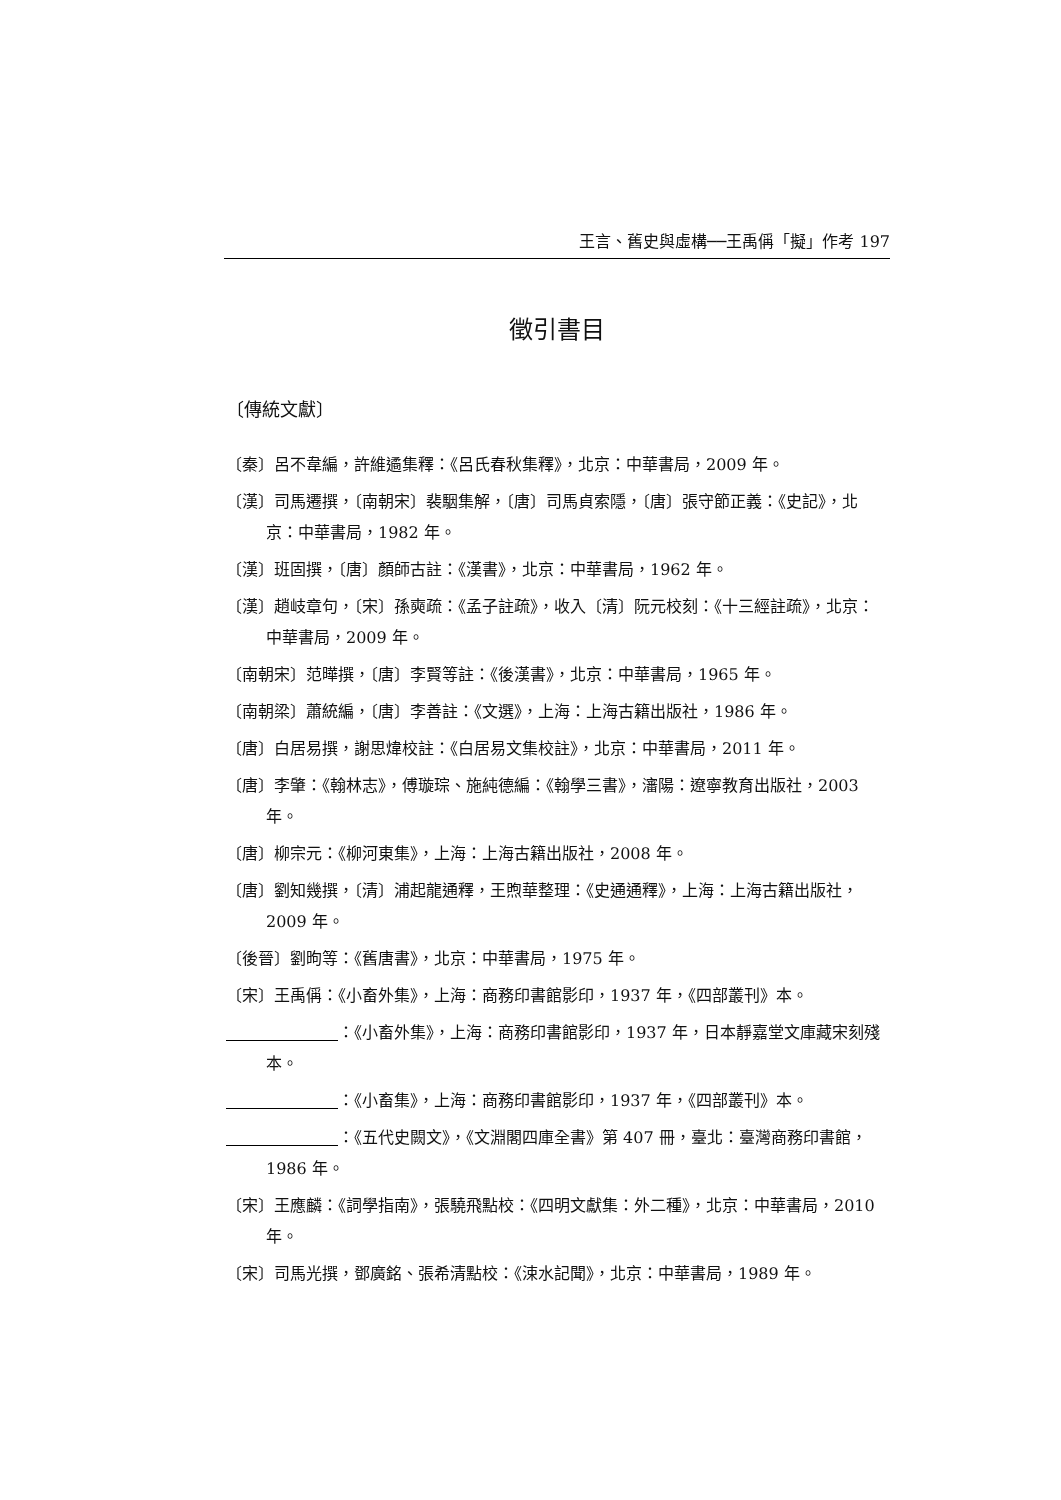王言、舊史與虛構──王禹偁「擬」作考 197
徵引書目
〔傳統文獻〕
〔秦〕呂不韋編，許維遹集釋：《呂氏春秋集釋》，北京：中華書局，2009 年。
〔漢〕司馬遷撰，〔南朝宋〕裴駰集解，〔唐〕司馬貞索隱，〔唐〕張守節正義：《史記》，北京：中華書局，1982 年。
〔漢〕班固撰，〔唐〕顏師古註：《漢書》，北京：中華書局，1962 年。
〔漢〕趙岐章句，〔宋〕孫奭疏：《孟子註疏》，收入〔清〕阮元校刻：《十三經註疏》，北京：中華書局，2009 年。
〔南朝宋〕范曄撰，〔唐〕李賢等註：《後漢書》，北京：中華書局，1965 年。
〔南朝梁〕蕭統編，〔唐〕李善註：《文選》，上海：上海古籍出版社，1986 年。
〔唐〕白居易撰，謝思煒校註：《白居易文集校註》，北京：中華書局，2011 年。
〔唐〕李肇：《翰林志》，傅璇琮、施純德編：《翰學三書》，瀋陽：遼寧教育出版社，2003 年。
〔唐〕柳宗元：《柳河東集》，上海：上海古籍出版社，2008 年。
〔唐〕劉知幾撰，〔清〕浦起龍通釋，王煦華整理：《史通通釋》，上海：上海古籍出版社，2009 年。
〔後晉〕劉昫等：《舊唐書》，北京：中華書局，1975 年。
〔宋〕王禹偁：《小畜外集》，上海：商務印書館影印，1937 年，《四部叢刊》本。
：《小畜外集》，上海：商務印書館影印，1937 年，日本靜嘉堂文庫藏宋刻殘本。
：《小畜集》，上海：商務印書館影印，1937 年，《四部叢刊》本。
：《五代史闕文》，《文淵閣四庫全書》第 407 冊，臺北：臺灣商務印書館，1986 年。
〔宋〕王應麟：《詞學指南》，張驍飛點校：《四明文獻集：外二種》，北京：中華書局，2010 年。
〔宋〕司馬光撰，鄧廣銘、張希清點校：《涑水記聞》，北京：中華書局，1989 年。